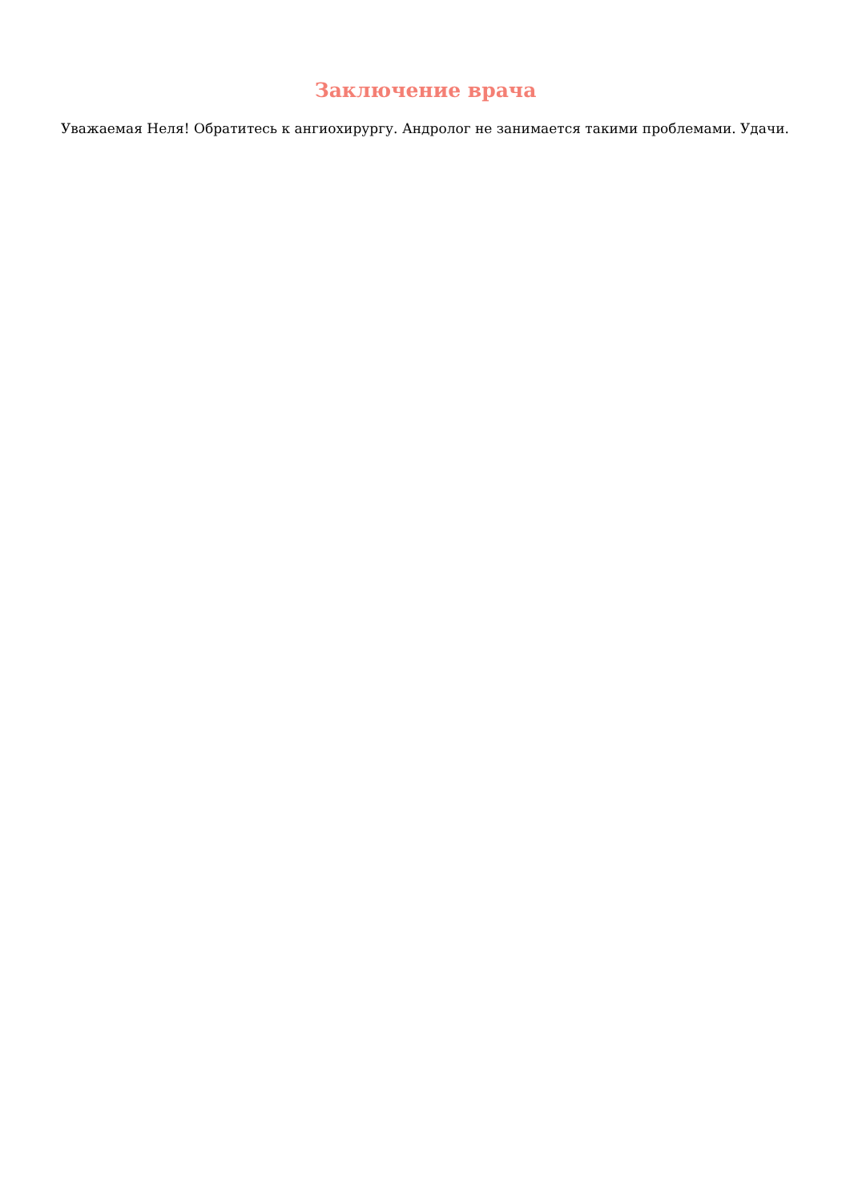Заключение врача
Уважаемая Неля! Обратитесь к ангиохирургу. Андролог не занимается такими проблемами. Удачи.